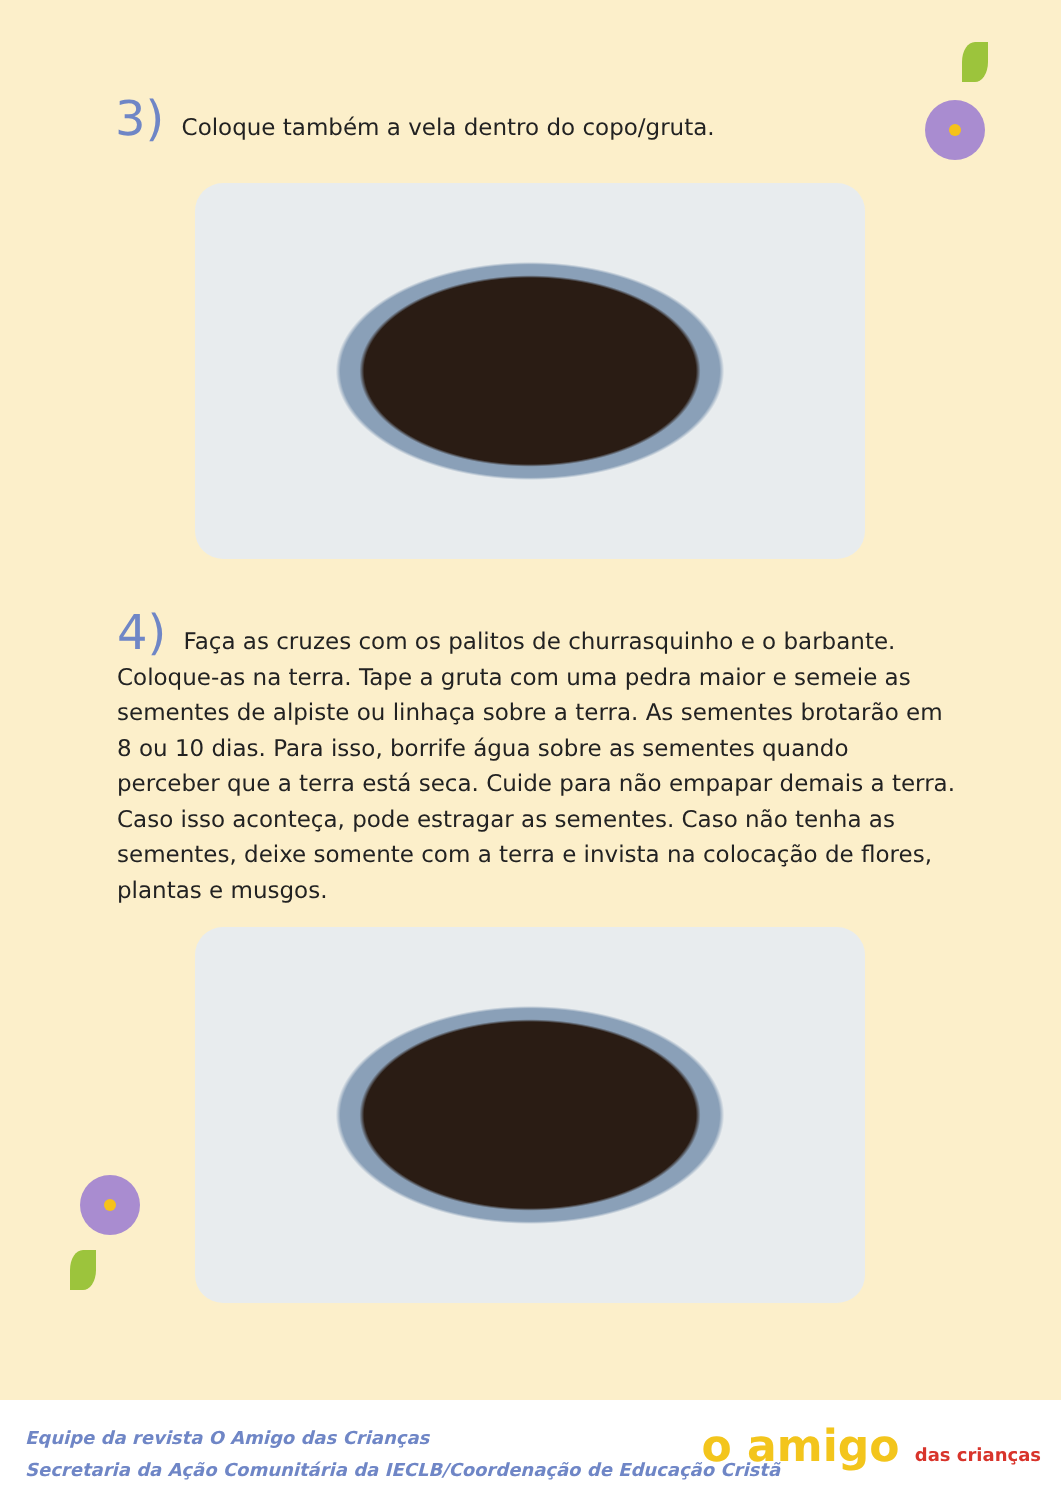3) Coloque também a vela dentro do copo/gruta.
4) Faça as cruzes com os palitos de churrasquinho e o barbante. Coloque-as na terra. Tape a gruta com uma pedra maior e semeie as sementes de alpiste ou linhaça sobre a terra. As sementes brotarão em 8 ou 10 dias. Para isso, borrife água sobre as sementes quando perceber que a terra está seca. Cuide para não empapar demais a terra. Caso isso aconteça, pode estragar as sementes. Caso não tenha as sementes, deixe somente com a terra e invista na colocação de flores, plantas e musgos.
Equipe da revista O Amigo das Crianças
Secretaria da Ação Comunitária da IECLB/Coordenação de Educação Cristã
o amigo das crianças